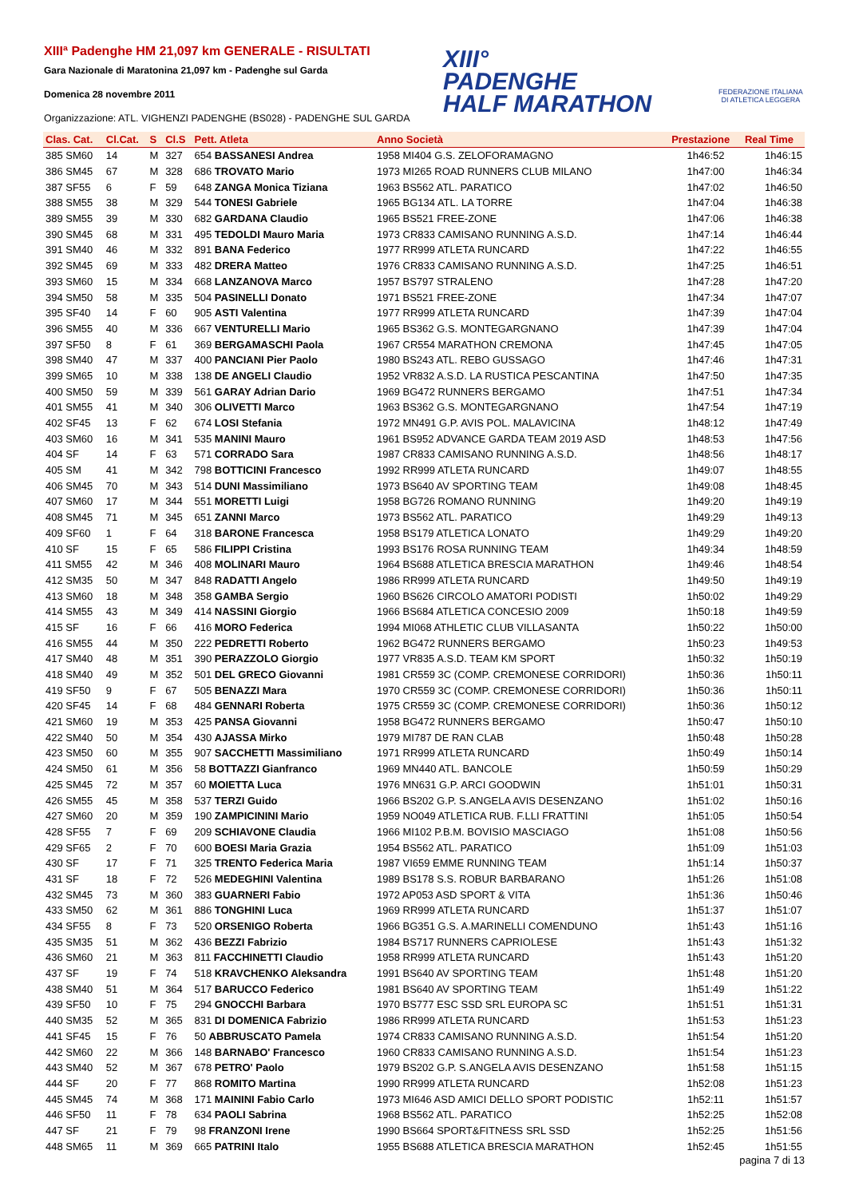XIIIª Padenghe HM 21,097 km GENERALE - RISULTATI
Gara Nazionale di Maratonina 21,097 km - Padenghe sul Garda
Domenica 28 novembre 2011
Organizzazione: ATL. VIGHENZI PADENGHE (BS028) - PADENGHE SUL GARDA
XIII°
PADENGHE
HALF MARATHON
FEDERAZIONE ITALIANA
DI ATLETICA LEGGERA
| Clas. Cat. | Cl.Cat. | S | Cl.S | Pett. Atleta | Anno Società | Prestazione | Real Time |
| --- | --- | --- | --- | --- | --- | --- | --- |
| 385 SM60 | 14 | M | 327 | 654 BASSANESI Andrea | 1958 MI404 G.S. ZELOFORAMAGNO | 1h46:52 | 1h46:15 |
| 386 SM45 | 67 | M | 328 | 686 TROVATO Mario | 1973 MI265 ROAD RUNNERS CLUB MILANO | 1h47:00 | 1h46:34 |
| 387 SF55 | 6 | F | 59 | 648 ZANGA Monica Tiziana | 1963 BS562 ATL. PARATICO | 1h47:02 | 1h46:50 |
| 388 SM55 | 38 | M | 329 | 544 TONESI Gabriele | 1965 BG134 ATL. LA TORRE | 1h47:04 | 1h46:38 |
| 389 SM55 | 39 | M | 330 | 682 GARDANA Claudio | 1965 BS521 FREE-ZONE | 1h47:06 | 1h46:38 |
| 390 SM45 | 68 | M | 331 | 495 TEDOLDI Mauro Maria | 1973 CR833 CAMISANO RUNNING A.S.D. | 1h47:14 | 1h46:44 |
| 391 SM40 | 46 | M | 332 | 891 BANA Federico | 1977 RR999 ATLETA RUNCARD | 1h47:22 | 1h46:55 |
| 392 SM45 | 69 | M | 333 | 482 DRERA Matteo | 1976 CR833 CAMISANO RUNNING A.S.D. | 1h47:25 | 1h46:51 |
| 393 SM60 | 15 | M | 334 | 668 LANZANOVA Marco | 1957 BS797 STRALENO | 1h47:28 | 1h47:20 |
| 394 SM50 | 58 | M | 335 | 504 PASINELLI Donato | 1971 BS521 FREE-ZONE | 1h47:34 | 1h47:07 |
| 395 SF40 | 14 | F | 60 | 905 ASTI Valentina | 1977 RR999 ATLETA RUNCARD | 1h47:39 | 1h47:04 |
| 396 SM55 | 40 | M | 336 | 667 VENTURELLI Mario | 1965 BS362 G.S. MONTEGARGNANO | 1h47:39 | 1h47:04 |
| 397 SF50 | 8 | F | 61 | 369 BERGAMASCHI Paola | 1967 CR554 MARATHON CREMONA | 1h47:45 | 1h47:05 |
| 398 SM40 | 47 | M | 337 | 400 PANCIANI Pier Paolo | 1980 BS243 ATL. REBO GUSSAGO | 1h47:46 | 1h47:31 |
| 399 SM65 | 10 | M | 338 | 138 DE ANGELI Claudio | 1952 VR832 A.S.D. LA RUSTICA PESCANTINA | 1h47:50 | 1h47:35 |
| 400 SM50 | 59 | M | 339 | 561 GARAY Adrian Dario | 1969 BG472 RUNNERS BERGAMO | 1h47:51 | 1h47:34 |
| 401 SM55 | 41 | M | 340 | 306 OLIVETTI Marco | 1963 BS362 G.S. MONTEGARGNANO | 1h47:54 | 1h47:19 |
| 402 SF45 | 13 | F | 62 | 674 LOSI Stefania | 1972 MN491 G.P. AVIS POL. MALAVICINA | 1h48:12 | 1h47:49 |
| 403 SM60 | 16 | M | 341 | 535 MANINI Mauro | 1961 BS952 ADVANCE GARDA TEAM 2019 ASD | 1h48:53 | 1h47:56 |
| 404 SF | 14 | F | 63 | 571 CORRADO Sara | 1987 CR833 CAMISANO RUNNING A.S.D. | 1h48:56 | 1h48:17 |
| 405 SM | 41 | M | 342 | 798 BOTTICINI Francesco | 1992 RR999 ATLETA RUNCARD | 1h49:07 | 1h48:55 |
| 406 SM45 | 70 | M | 343 | 514 DUNI Massimiliano | 1973 BS640 AV SPORTING TEAM | 1h49:08 | 1h48:45 |
| 407 SM60 | 17 | M | 344 | 551 MORETTI Luigi | 1958 BG726 ROMANO RUNNING | 1h49:20 | 1h49:19 |
| 408 SM45 | 71 | M | 345 | 651 ZANNI Marco | 1973 BS562 ATL. PARATICO | 1h49:29 | 1h49:13 |
| 409 SF60 | 1 | F | 64 | 318 BARONE Francesca | 1958 BS179 ATLETICA LONATO | 1h49:29 | 1h49:20 |
| 410 SF | 15 | F | 65 | 586 FILIPPI Cristina | 1993 BS176 ROSA RUNNING TEAM | 1h49:34 | 1h48:59 |
| 411 SM55 | 42 | M | 346 | 408 MOLINARI Mauro | 1964 BS688 ATLETICA BRESCIA MARATHON | 1h49:46 | 1h48:54 |
| 412 SM35 | 50 | M | 347 | 848 RADATTI Angelo | 1986 RR999 ATLETA RUNCARD | 1h49:50 | 1h49:19 |
| 413 SM60 | 18 | M | 348 | 358 GAMBA Sergio | 1960 BS626 CIRCOLO AMATORI PODISTI | 1h50:02 | 1h49:29 |
| 414 SM55 | 43 | M | 349 | 414 NASSINI Giorgio | 1966 BS684 ATLETICA CONCESIO 2009 | 1h50:18 | 1h49:59 |
| 415 SF | 16 | F | 66 | 416 MORO Federica | 1994 MI068 ATHLETIC CLUB VILLASANTA | 1h50:22 | 1h50:00 |
| 416 SM55 | 44 | M | 350 | 222 PEDRETTI Roberto | 1962 BG472 RUNNERS BERGAMO | 1h50:23 | 1h49:53 |
| 417 SM40 | 48 | M | 351 | 390 PERAZZOLO Giorgio | 1977 VR835 A.S.D. TEAM KM SPORT | 1h50:32 | 1h50:19 |
| 418 SM40 | 49 | M | 352 | 501 DEL GRECO Giovanni | 1981 CR559 3C (COMP. CREMONESE CORRIDORI) | 1h50:36 | 1h50:11 |
| 419 SF50 | 9 | F | 67 | 505 BENAZZI Mara | 1970 CR559 3C (COMP. CREMONESE CORRIDORI) | 1h50:36 | 1h50:11 |
| 420 SF45 | 14 | F | 68 | 484 GENNARI Roberta | 1975 CR559 3C (COMP. CREMONESE CORRIDORI) | 1h50:36 | 1h50:12 |
| 421 SM60 | 19 | M | 353 | 425 PANSA Giovanni | 1958 BG472 RUNNERS BERGAMO | 1h50:47 | 1h50:10 |
| 422 SM40 | 50 | M | 354 | 430 AJASSA Mirko | 1979 MI787 DE RAN CLAB | 1h50:48 | 1h50:28 |
| 423 SM50 | 60 | M | 355 | 907 SACCHETTI Massimiliano | 1971 RR999 ATLETA RUNCARD | 1h50:49 | 1h50:14 |
| 424 SM50 | 61 | M | 356 | 58 BOTTAZZI Gianfranco | 1969 MN440 ATL. BANCOLE | 1h50:59 | 1h50:29 |
| 425 SM45 | 72 | M | 357 | 60 MOIETTA Luca | 1976 MN631 G.P. ARCI GOODWIN | 1h51:01 | 1h50:31 |
| 426 SM55 | 45 | M | 358 | 537 TERZI Guido | 1966 BS202 G.P. S.ANGELA AVIS DESENZANO | 1h51:02 | 1h50:16 |
| 427 SM60 | 20 | M | 359 | 190 ZAMPICININI Mario | 1959 NO049 ATLETICA RUB. F.LLI FRATTINI | 1h51:05 | 1h50:54 |
| 428 SF55 | 7 | F | 69 | 209 SCHIAVONE Claudia | 1966 MI102 P.B.M. BOVISIO MASCIAGO | 1h51:08 | 1h50:56 |
| 429 SF65 | 2 | F | 70 | 600 BOESI Maria Grazia | 1954 BS562 ATL. PARATICO | 1h51:09 | 1h51:03 |
| 430 SF | 17 | F | 71 | 325 TRENTO Federica Maria | 1987 VI659 EMME RUNNING TEAM | 1h51:14 | 1h50:37 |
| 431 SF | 18 | F | 72 | 526 MEDEGHINI Valentina | 1989 BS178 S.S. ROBUR BARBARANO | 1h51:26 | 1h51:08 |
| 432 SM45 | 73 | M | 360 | 383 GUARNERI Fabio | 1972 AP053 ASD SPORT & VITA | 1h51:36 | 1h50:46 |
| 433 SM50 | 62 | M | 361 | 886 TONGHINI Luca | 1969 RR999 ATLETA RUNCARD | 1h51:37 | 1h51:07 |
| 434 SF55 | 8 | F | 73 | 520 ORSENIGO Roberta | 1966 BG351 G.S. A.MARINELLI COMENDUNO | 1h51:43 | 1h51:16 |
| 435 SM35 | 51 | M | 362 | 436 BEZZI Fabrizio | 1984 BS717 RUNNERS CAPRIOLESE | 1h51:43 | 1h51:32 |
| 436 SM60 | 21 | M | 363 | 811 FACCHINETTI Claudio | 1958 RR999 ATLETA RUNCARD | 1h51:43 | 1h51:20 |
| 437 SF | 19 | F | 74 | 518 KRAVCHENKO Aleksandra | 1991 BS640 AV SPORTING TEAM | 1h51:48 | 1h51:20 |
| 438 SM40 | 51 | M | 364 | 517 BARUCCO Federico | 1981 BS640 AV SPORTING TEAM | 1h51:49 | 1h51:22 |
| 439 SF50 | 10 | F | 75 | 294 GNOCCHI Barbara | 1970 BS777 ESC SSD SRL EUROPA SC | 1h51:51 | 1h51:31 |
| 440 SM35 | 52 | M | 365 | 831 DI DOMENICA Fabrizio | 1986 RR999 ATLETA RUNCARD | 1h51:53 | 1h51:23 |
| 441 SF45 | 15 | F | 76 | 50 ABBRUSCATO Pamela | 1974 CR833 CAMISANO RUNNING A.S.D. | 1h51:54 | 1h51:20 |
| 442 SM60 | 22 | M | 366 | 148 BARNABO' Francesco | 1960 CR833 CAMISANO RUNNING A.S.D. | 1h51:54 | 1h51:23 |
| 443 SM40 | 52 | M | 367 | 678 PETRO' Paolo | 1979 BS202 G.P. S.ANGELA AVIS DESENZANO | 1h51:58 | 1h51:15 |
| 444 SF | 20 | F | 77 | 868 ROMITO Martina | 1990 RR999 ATLETA RUNCARD | 1h52:08 | 1h51:23 |
| 445 SM45 | 74 | M | 368 | 171 MAININI Fabio Carlo | 1973 MI646 ASD AMICI DELLO SPORT PODISTIC | 1h52:11 | 1h51:57 |
| 446 SF50 | 11 | F | 78 | 634 PAOLI Sabrina | 1968 BS562 ATL. PARATICO | 1h52:25 | 1h52:08 |
| 447 SF | 21 | F | 79 | 98 FRANZONI Irene | 1990 BS664 SPORT&FITNESS SRL SSD | 1h52:25 | 1h51:56 |
| 448 SM65 | 11 | M | 369 | 665 PATRINI Italo | 1955 BS688 ATLETICA BRESCIA MARATHON | 1h52:45 | 1h51:55 |
pagina 7 di 13